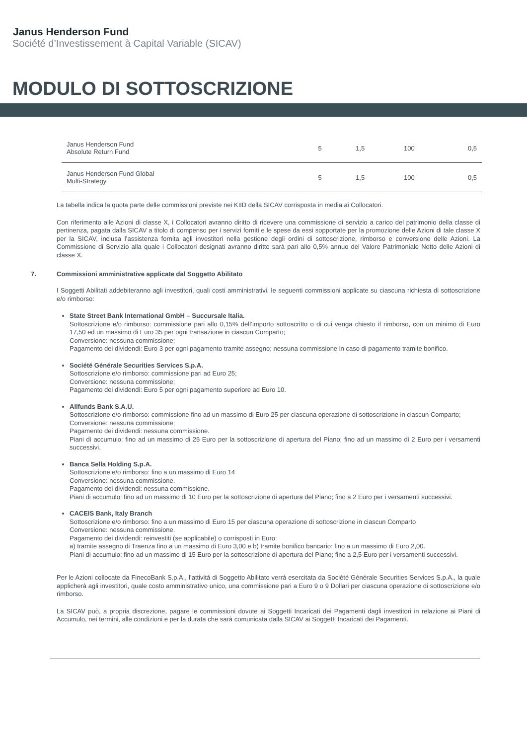Janus Henderson Fund
Société d’Investissement à Capital Variable (SICAV)
MODULO DI SOTTOSCRIZIONE
| Janus Henderson Fund Absolute Return Fund | 5 | 1,5 | 100 | 0,5 |
| Janus Henderson Fund Global Multi-Strategy | 5 | 1,5 | 100 | 0,5 |
La tabella indica la quota parte delle commissioni previste nei KIID della SICAV corrisposta in media ai Collocatori.
Con riferimento alle Azioni di classe X, i Collocatori avranno diritto di ricevere una commissione di servizio a carico del patrimonio della classe di pertinenza, pagata dalla SICAV a titolo di compenso per i servizi forniti e le spese da essi sopportate per la promozione delle Azioni di tale classe X per la SICAV, inclusa l’assistenza fornita agli investitori nella gestione degli ordini di sottoscrizione, rimborso e conversione delle Azioni. La Commissione di Servizio alla quale i Collocatori designati avranno diritto sarà pari allo 0,5% annuo del Valore Patrimoniale Netto delle Azioni di classe X.
7. Commissioni amministrative applicate dal Soggetto Abilitato
I Soggetti Abilitati addebiteranno agli investitori, quali costi amministrativi, le seguenti commissioni applicate su ciascuna richiesta di sottoscrizione e/o rimborso:
State Street Bank International GmbH – Succursale Italia.
Sottoscrizione e/o rimborso: commissione pari allo 0,15% dell’importo sottoscritto o di cui venga chiesto il rimborso, con un minimo di Euro 17,50 ed un massimo di Euro 35 per ogni transazione in ciascun Comparto;
Conversione: nessuna commissione;
Pagamento dei dividendi: Euro 3 per ogni pagamento tramite assegno; nessuna commissione in caso di pagamento tramite bonifico.
Société Générale Securities Services S.p.A.
Sottoscrizione e/o rimborso: commissione pari ad Euro 25;
Conversione: nessuna commissione;
Pagamento dei dividendi: Euro 5 per ogni pagamento superiore ad Euro 10.
Allfunds Bank S.A.U.
Sottoscrizione e/o rimborso: commissione fino ad un massimo di Euro 25 per ciascuna operazione di sottoscrizione in ciascun Comparto;
Conversione: nessuna commissione;
Pagamento dei dividendi: nessuna commissione.
Piani di accumulo: fino ad un massimo di 25 Euro per la sottoscrizione di apertura del Piano; fino ad un massimo di 2 Euro per i versamenti successivi.
Banca Sella Holding S.p.A.
Sottoscrizione e/o rimborso: fino a un massimo di Euro 14
Conversione: nessuna commissione.
Pagamento dei dividendi: nessuna commissione.
Piani di accumulo: fino ad un massimo di 10 Euro per la sottoscrizione di apertura del Piano; fino a 2 Euro per i versamenti successivi.
CACEIS Bank, Italy Branch
Sottoscrizione e/o rimborso: fino a un massimo di Euro 15 per ciascuna operazione di sottoscrizione in ciascun Comparto
Conversione: nessuna commissione.
Pagamento dei dividendi: reinvestiti (se applicabile) o corrisposti in Euro:
a) tramite assegno di Traenza fino a un massimo di Euro 3,00 e b) tramite bonifico bancario: fino a un massimo di Euro 2,00.
Piani di accumulo: fino ad un massimo di 15 Euro per la sottoscrizione di apertura del Piano; fino a 2,5 Euro per i versamenti successivi.
Per le Azioni collocate da FinecoBank S.p.A., l’attività di Soggetto Abilitato verrà esercitata da Société Générale Securities Services S.p.A., la quale applicherà agli investitori, quale costo amministrativo unico, una commissione pari a Euro 9 o 9 Dollari per ciascuna operazione di sottoscrizione e/o rimborso.
La SICAV può, a propria discrezione, pagare le commissioni dovute ai Soggetti Incaricati dei Pagamenti dagli investitori in relazione ai Piani di Accumulo, nei termini, alle condizioni e per la durata che sarà comunicata dalla SICAV ai Soggetti Incaricati dei Pagamenti.